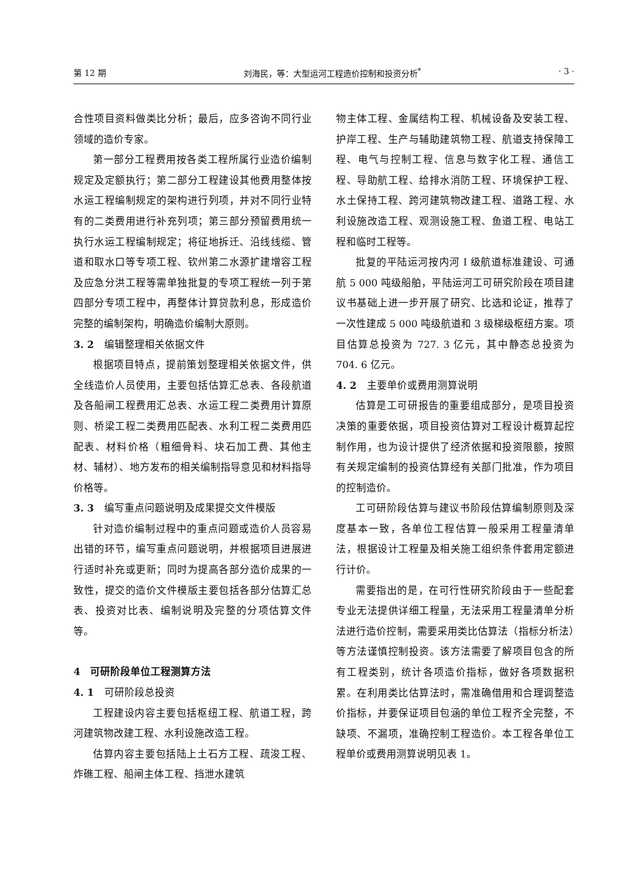第 12 期 刘海民，等：大型运河工程造价控制和投资分析<sup>*</sup> · 3 ·
合性项目资料做类比分析；最后，应多咨询不同行业领域的造价专家。
第一部分工程费用按各类工程所属行业造价编制规定及定额执行；第二部分工程建设其他费用整体按水运工程编制规定的架构进行列项，并对不同行业特有的二类费用进行补充列项；第三部分预留费用统一执行水运工程编制规定；将征地拆迁、沿线线缆、管道和取水口等专项工程、钦州第二水源扩建增容工程及应急分洪工程等需单独批复的专项工程统一列于第四部分专项工程中，再整体计算贷款利息，形成造价完整的编制架构，明确造价编制大原则。
3. 2 编辑整理相关依据文件
根据项目特点，提前策划整理相关依据文件，供全线造价人员使用，主要包括估算汇总表、各段航道及各船闸工程费用汇总表、水运工程二类费用计算原则、桥梁工程二类费用匹配表、水利工程二类费用匹配表、材料价格（粗细骨料、块石加工费、其他主材、辅材）、地方发布的相关编制指导意见和材料指导价格等。
3. 3 编写重点问题说明及成果提交文件模版
针对造价编制过程中的重点问题或造价人员容易出错的环节，编写重点问题说明，并根据项目进展进行适时补充或更新；同时为提高各部分造价成果的一致性，提交的造价文件模版主要包括各部分估算汇总表、投资对比表、编制说明及完整的分项估算文件等。
4　可研阶段单位工程测算方法
4. 1 可研阶段总投资
工程建设内容主要包括枢纽工程、航道工程，跨河建筑物改建工程、水利设施改造工程。
估算内容主要包括陆上土石方工程、疏浚工程、炸礁工程、船闸主体工程、挡泄水建筑
物主体工程、金属结构工程、机械设备及安装工程、护岸工程、生产与辅助建筑物工程、航道支持保障工程、电气与控制工程、信息与数字化工程、通信工程、导助航工程、给排水消防工程、环境保护工程、水土保持工程、跨河建筑物改建工程、道路工程、水利设施改造工程、观测设施工程、鱼道工程、电站工程和临时工程等。
批复的平陆运河按内河 I 级航道标准建设、可通航 5 000 吨级船舶，平陆运河工可研究阶段在项目建议书基础上进一步开展了研究、比选和论证，推荐了一次性建成 5 000 吨级航道和 3 级梯级枢纽方案。项目估算总投资为 727. 3 亿元，其中静态总投资为 704. 6 亿元。
4. 2 主要单价或费用测算说明
估算是工可研报告的重要组成部分，是项目投资决策的重要依据，项目投资估算对工程设计概算起控制作用，也为设计提供了经济依据和投资限额，按照有关规定编制的投资估算经有关部门批准，作为项目的控制造价。
工可研阶段估算与建议书阶段估算编制原则及深度基本一致，各单位工程估算一般采用工程量清单法，根据设计工程量及相关施工组织条件套用定额进行计价。
需要指出的是，在可行性研究阶段由于一些配套专业无法提供详细工程量，无法采用工程量清单分析法进行造价控制，需要采用类比估算法（指标分析法）等方法谨慎控制投资。该方法需要了解项目包含的所有工程类别，统计各项造价指标，做好各项数据积累。在利用类比估算法时，需准确借用和合理调整造价指标，并要保证项目包涵的单位工程齐全完整，不缺项、不漏项，准确控制工程造价。本工程各单位工程单价或费用测算说明见表 1。